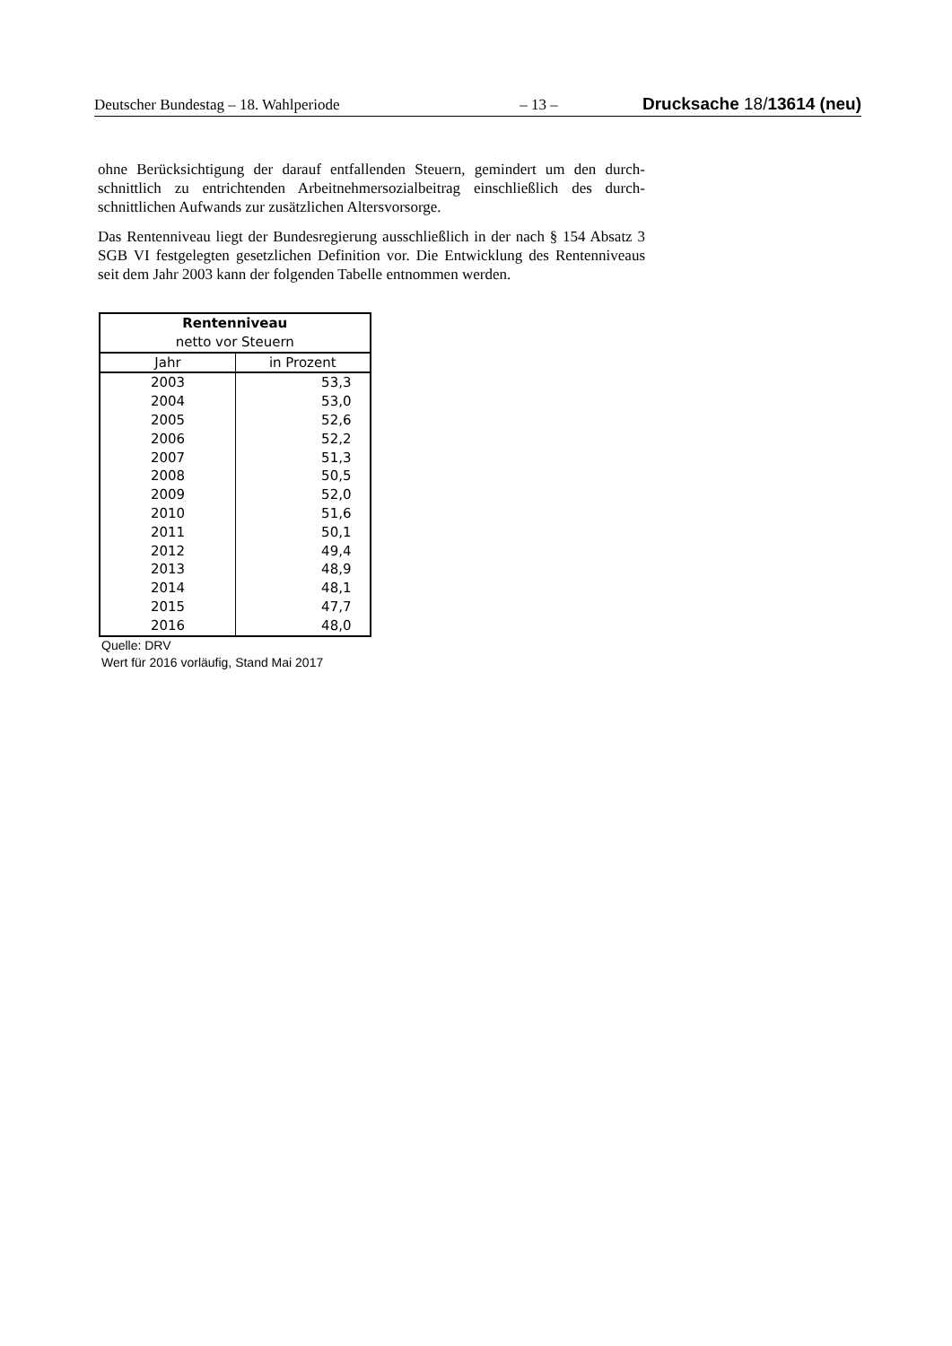Deutscher Bundestag – 18. Wahlperiode – 13 – Drucksache 18/13614 (neu)
ohne Berücksichtigung der darauf entfallenden Steuern, gemindert um den durch­schnittlich zu entrichtenden Arbeitnehmersozialbeitrag einschließlich des durch­schnittlichen Aufwands zur zusätzlichen Altersvorsorge.
Das Rentenniveau liegt der Bundesregierung ausschließlich in der nach § 154 Ab­satz 3 SGB VI festgelegten gesetzlichen Definition vor. Die Entwicklung des Rentenniveaus seit dem Jahr 2003 kann der folgenden Tabelle entnommen wer­den.
| Rentenniveau | |
| --- | --- |
| netto vor Steuern | |
| Jahr | in Prozent |
| 2003 | 53,3 |
| 2004 | 53,0 |
| 2005 | 52,6 |
| 2006 | 52,2 |
| 2007 | 51,3 |
| 2008 | 50,5 |
| 2009 | 52,0 |
| 2010 | 51,6 |
| 2011 | 50,1 |
| 2012 | 49,4 |
| 2013 | 48,9 |
| 2014 | 48,1 |
| 2015 | 47,7 |
| 2016 | 48,0 |
Quelle: DRV
Wert für 2016 vorläufig, Stand Mai 2017